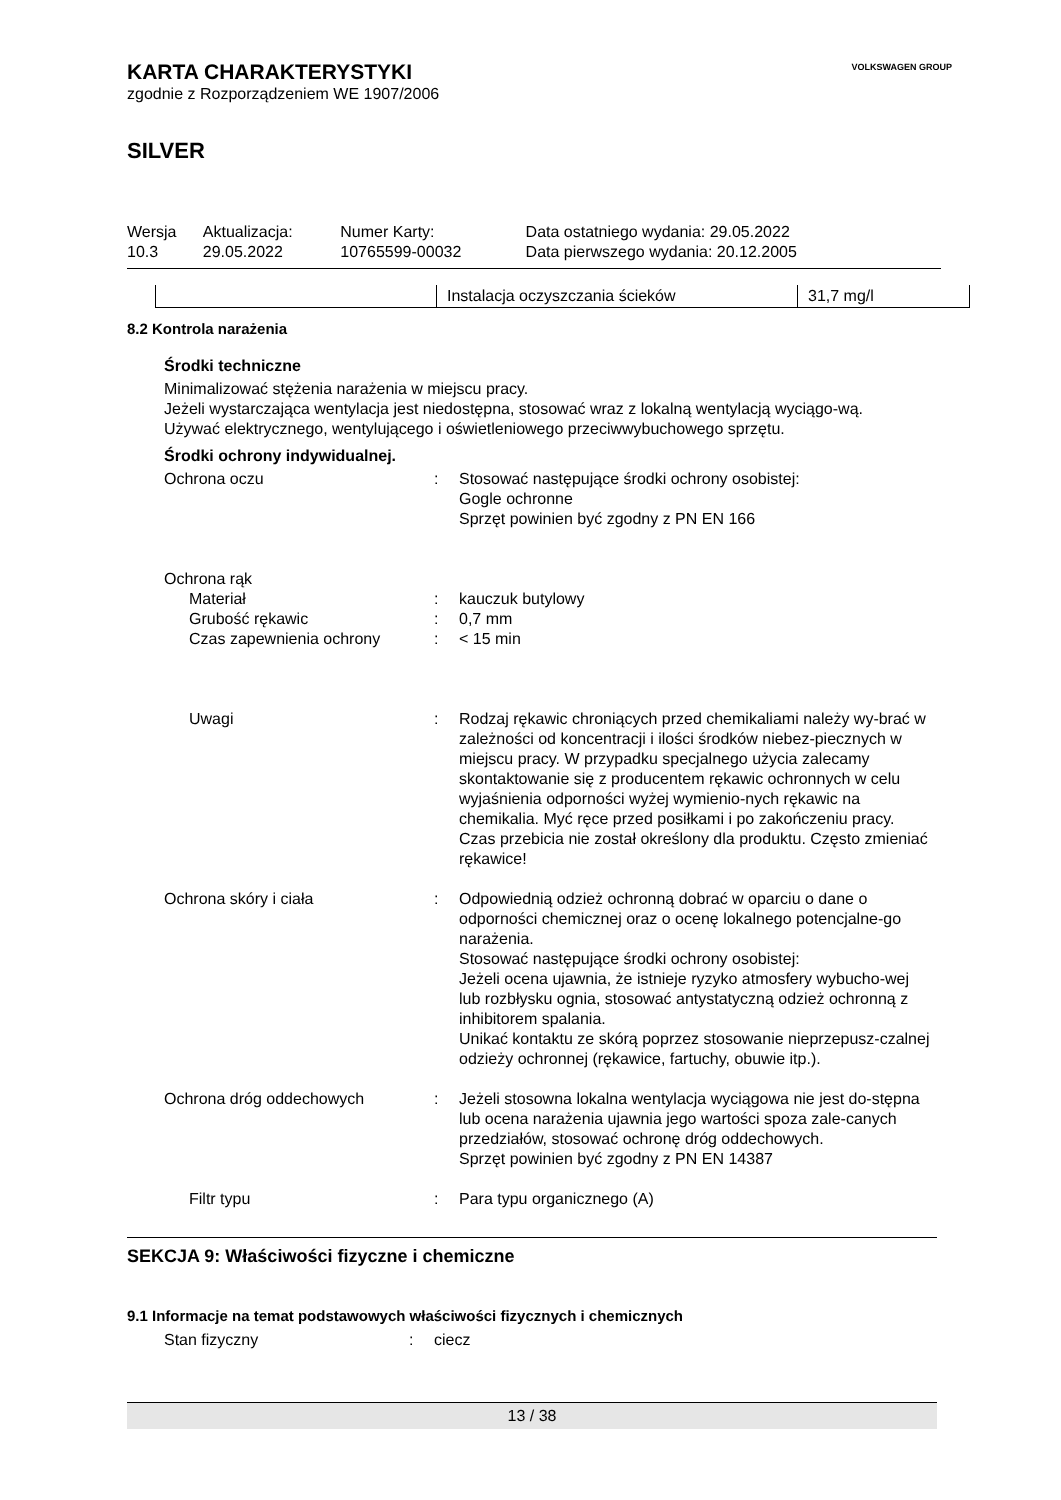VOLKSWAGEN GROUP
KARTA CHARAKTERYSTYKI
zgodnie z Rozporządzeniem WE 1907/2006
SILVER
| Wersja 10.3 | Aktualizacja: 29.05.2022 | Numer Karty: 10765599-00032 | Data ostatniego wydania: 29.05.2022 Data pierwszego wydania: 20.12.2005 |
| | Instalacja oczyszczania ścieków | 31,7 mg/l |
8.2 Kontrola narażenia
Środki techniczne
Minimalizować stężenia narażenia w miejscu pracy.
Jeżeli wystarczająca wentylacja jest niedostępna, stosować wraz z lokalną wentylacją wyciągo-wą.
Używać elektrycznego, wentylującego i oświetleniowego przeciwwybuchowego sprzętu.
Środki ochrony indywidualnej.
| Ochrona oczu | : | Stosować następujące środki ochrony osobistej: Gogle ochronne Sprzęt powinien być zgodny z PN EN 166 |
| Ochrona rąk | | |
| Materiał | : | kauczuk butylowy |
| Grubość rękawic | : | 0,7 mm |
| Czas zapewnienia ochrony | : | < 15 min |
| Uwagi | : | Rodzaj rękawic chroniących przed chemikaliami należy wy-brać w zależności od koncentracji i ilości środków niebez-piecznych w miejscu pracy. W przypadku specjalnego użycia zalecamy skontaktowanie się z producentem rękawic ochronnych w celu wyjaśnienia odporności wyżej wymienio-nych rękawic na chemikalia. Myć ręce przed posiłkami i po zakończeniu pracy. Czas przebicia nie został określony dla produktu. Często zmieniać rękawice! |
| Ochrona skóry i ciała | : | Odpowiednią odzież ochronną dobrać w oparciu o dane o odporności chemicznej oraz o ocenę lokalnego potencjalne-go narażenia. Stosować następujące środki ochrony osobistej: Jeżeli ocena ujawnia, że istnieje ryzyko atmosfery wybucho-wej lub rozbłysku ognia, stosować antystatyczną odzież ochronną z inhibitorem spalania. Unikać kontaktu ze skórą poprzez stosowanie nieprzepusz-czalnej odzieży ochronnej (rękawice, fartuchy, obuwie itp.). |
| Ochrona dróg oddechowych | : | Jeżeli stosowna lokalna wentylacja wyciągowa nie jest do-stępna lub ocena narażenia ujawnia jego wartości spoza zale-canych przedziałów, stosować ochronę dróg oddechowych. Sprzęt powinien być zgodny z PN EN 14387 |
| Filtr typu | : | Para typu organicznego (A) |
SEKCJA 9: Właściwości fizyczne i chemiczne
9.1 Informacje na temat podstawowych właściwości fizycznych i chemicznych
| Stan fizyczny | : | ciecz |
13 / 38